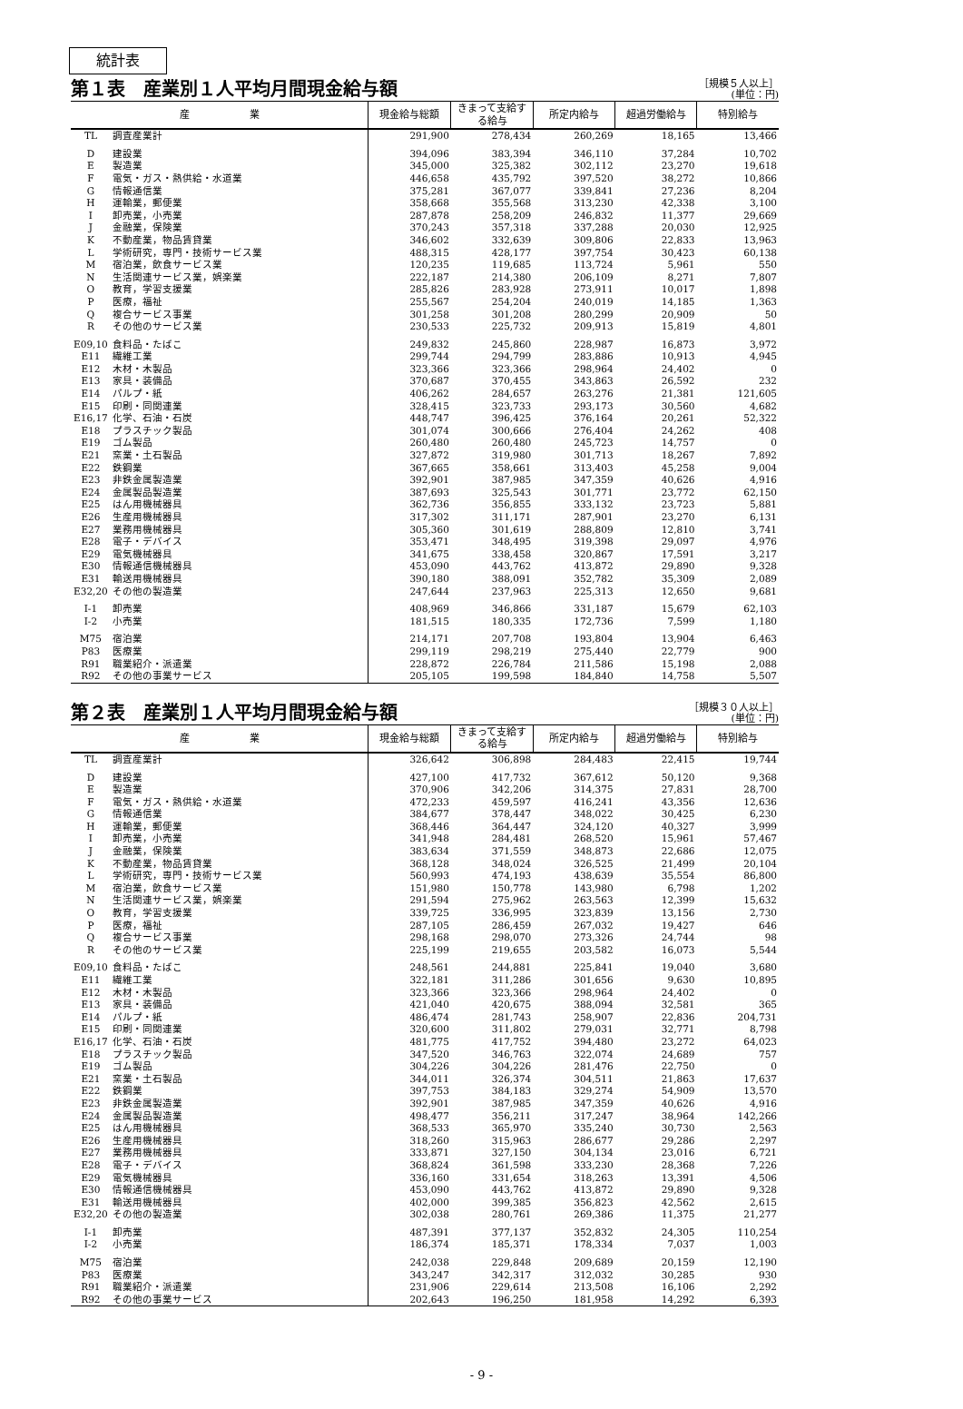統計表
第１表　産業別１人平均月間現金給与額
［規模５人以上］
(単位：円)
| 産 業 | | 現金給与総額 | きまって支給する給与 | 所定内給与 | 超過労働給与 | 特別給与 |
| --- | --- | --- | --- | --- | --- | --- |
| TL | 調査産業計 | 291,900 | 278,434 | 260,269 | 18,165 | 13,466 |
| D | 建設業 | 394,096 | 383,394 | 346,110 | 37,284 | 10,702 |
| E | 製造業 | 345,000 | 325,382 | 302,112 | 23,270 | 19,618 |
| F | 電気・ガス・熱供給・水道業 | 446,658 | 435,792 | 397,520 | 38,272 | 10,866 |
| G | 情報通信業 | 375,281 | 367,077 | 339,841 | 27,236 | 8,204 |
| H | 運輸業，郵便業 | 358,668 | 355,568 | 313,230 | 42,338 | 3,100 |
| I | 卸売業，小売業 | 287,878 | 258,209 | 246,832 | 11,377 | 29,669 |
| J | 金融業，保険業 | 370,243 | 357,318 | 337,288 | 20,030 | 12,925 |
| K | 不動産業，物品賃貸業 | 346,602 | 332,639 | 309,806 | 22,833 | 13,963 |
| L | 学術研究，専門・技術サービス業 | 488,315 | 428,177 | 397,754 | 30,423 | 60,138 |
| M | 宿泊業，飲食サービス業 | 120,235 | 119,685 | 113,724 | 5,961 | 550 |
| N | 生活関連サービス業，娯楽業 | 222,187 | 214,380 | 206,109 | 8,271 | 7,807 |
| O | 教育，学習支援業 | 285,826 | 283,928 | 273,911 | 10,017 | 1,898 |
| P | 医療，福祉 | 255,567 | 254,204 | 240,019 | 14,185 | 1,363 |
| Q | 複合サービス事業 | 301,258 | 301,208 | 280,299 | 20,909 | 50 |
| R | その他のサービス業 | 230,533 | 225,732 | 209,913 | 15,819 | 4,801 |
| E09,10 | 食料品・たばこ | 249,832 | 245,860 | 228,987 | 16,873 | 3,972 |
| E11 | 繊維工業 | 299,744 | 294,799 | 283,886 | 10,913 | 4,945 |
| E12 | 木材・木製品 | 323,366 | 323,366 | 298,964 | 24,402 | 0 |
| E13 | 家具・装備品 | 370,687 | 370,455 | 343,863 | 26,592 | 232 |
| E14 | パルプ・紙 | 406,262 | 284,657 | 263,276 | 21,381 | 121,605 |
| E15 | 印刷・同関連業 | 328,415 | 323,733 | 293,173 | 30,560 | 4,682 |
| E16,17 | 化学、石油・石炭 | 448,747 | 396,425 | 376,164 | 20,261 | 52,322 |
| E18 | プラスチック製品 | 301,074 | 300,666 | 276,404 | 24,262 | 408 |
| E19 | ゴム製品 | 260,480 | 260,480 | 245,723 | 14,757 | 0 |
| E21 | 窯業・土石製品 | 327,872 | 319,980 | 301,713 | 18,267 | 7,892 |
| E22 | 鉄鋼業 | 367,665 | 358,661 | 313,403 | 45,258 | 9,004 |
| E23 | 非鉄金属製造業 | 392,901 | 387,985 | 347,359 | 40,626 | 4,916 |
| E24 | 金属製品製造業 | 387,693 | 325,543 | 301,771 | 23,772 | 62,150 |
| E25 | はん用機械器具 | 362,736 | 356,855 | 333,132 | 23,723 | 5,881 |
| E26 | 生産用機械器具 | 317,302 | 311,171 | 287,901 | 23,270 | 6,131 |
| E27 | 業務用機械器具 | 305,360 | 301,619 | 288,809 | 12,810 | 3,741 |
| E28 | 電子・デバイス | 353,471 | 348,495 | 319,398 | 29,097 | 4,976 |
| E29 | 電気機械器具 | 341,675 | 338,458 | 320,867 | 17,591 | 3,217 |
| E30 | 情報通信機械器具 | 453,090 | 443,762 | 413,872 | 29,890 | 9,328 |
| E31 | 輸送用機械器具 | 390,180 | 388,091 | 352,782 | 35,309 | 2,089 |
| E32,20 | その他の製造業 | 247,644 | 237,963 | 225,313 | 12,650 | 9,681 |
| I-1 | 卸売業 | 408,969 | 346,866 | 331,187 | 15,679 | 62,103 |
| I-2 | 小売業 | 181,515 | 180,335 | 172,736 | 7,599 | 1,180 |
| M75 | 宿泊業 | 214,171 | 207,708 | 193,804 | 13,904 | 6,463 |
| P83 | 医療業 | 299,119 | 298,219 | 275,440 | 22,779 | 900 |
| R91 | 職業紹介・派遣業 | 228,872 | 226,784 | 211,586 | 15,198 | 2,088 |
| R92 | その他の事業サービス | 205,105 | 199,598 | 184,840 | 14,758 | 5,507 |
第２表　産業別１人平均月間現金給与額
［規模３０人以上］
(単位：円)
| 産 業 | | 現金給与総額 | きまって支給する給与 | 所定内給与 | 超過労働給与 | 特別給与 |
| --- | --- | --- | --- | --- | --- | --- |
| TL | 調査産業計 | 326,642 | 306,898 | 284,483 | 22,415 | 19,744 |
| D | 建設業 | 427,100 | 417,732 | 367,612 | 50,120 | 9,368 |
| E | 製造業 | 370,906 | 342,206 | 314,375 | 27,831 | 28,700 |
| F | 電気・ガス・熱供給・水道業 | 472,233 | 459,597 | 416,241 | 43,356 | 12,636 |
| G | 情報通信業 | 384,677 | 378,447 | 348,022 | 30,425 | 6,230 |
| H | 運輸業，郵便業 | 368,446 | 364,447 | 324,120 | 40,327 | 3,999 |
| I | 卸売業，小売業 | 341,948 | 284,481 | 268,520 | 15,961 | 57,467 |
| J | 金融業，保険業 | 383,634 | 371,559 | 348,873 | 22,686 | 12,075 |
| K | 不動産業，物品賃貸業 | 368,128 | 348,024 | 326,525 | 21,499 | 20,104 |
| L | 学術研究，専門・技術サービス業 | 560,993 | 474,193 | 438,639 | 35,554 | 86,800 |
| M | 宿泊業，飲食サービス業 | 151,980 | 150,778 | 143,980 | 6,798 | 1,202 |
| N | 生活関連サービス業，娯楽業 | 291,594 | 275,962 | 263,563 | 12,399 | 15,632 |
| O | 教育，学習支援業 | 339,725 | 336,995 | 323,839 | 13,156 | 2,730 |
| P | 医療，福祉 | 287,105 | 286,459 | 267,032 | 19,427 | 646 |
| Q | 複合サービス事業 | 298,168 | 298,070 | 273,326 | 24,744 | 98 |
| R | その他のサービス業 | 225,199 | 219,655 | 203,582 | 16,073 | 5,544 |
| E09,10 | 食料品・たばこ | 248,561 | 244,881 | 225,841 | 19,040 | 3,680 |
| E11 | 繊維工業 | 322,181 | 311,286 | 301,656 | 9,630 | 10,895 |
| E12 | 木材・木製品 | 323,366 | 323,366 | 298,964 | 24,402 | 0 |
| E13 | 家具・装備品 | 421,040 | 420,675 | 388,094 | 32,581 | 365 |
| E14 | パルプ・紙 | 486,474 | 281,743 | 258,907 | 22,836 | 204,731 |
| E15 | 印刷・同関連業 | 320,600 | 311,802 | 279,031 | 32,771 | 8,798 |
| E16,17 | 化学、石油・石炭 | 481,775 | 417,752 | 394,480 | 23,272 | 64,023 |
| E18 | プラスチック製品 | 347,520 | 346,763 | 322,074 | 24,689 | 757 |
| E19 | ゴム製品 | 304,226 | 304,226 | 281,476 | 22,750 | 0 |
| E21 | 窯業・土石製品 | 344,011 | 326,374 | 304,511 | 21,863 | 17,637 |
| E22 | 鉄鋼業 | 397,753 | 384,183 | 329,274 | 54,909 | 13,570 |
| E23 | 非鉄金属製造業 | 392,901 | 387,985 | 347,359 | 40,626 | 4,916 |
| E24 | 金属製品製造業 | 498,477 | 356,211 | 317,247 | 38,964 | 142,266 |
| E25 | はん用機械器具 | 368,533 | 365,970 | 335,240 | 30,730 | 2,563 |
| E26 | 生産用機械器具 | 318,260 | 315,963 | 286,677 | 29,286 | 2,297 |
| E27 | 業務用機械器具 | 333,871 | 327,150 | 304,134 | 23,016 | 6,721 |
| E28 | 電子・デバイス | 368,824 | 361,598 | 333,230 | 28,368 | 7,226 |
| E29 | 電気機械器具 | 336,160 | 331,654 | 318,263 | 13,391 | 4,506 |
| E30 | 情報通信機械器具 | 453,090 | 443,762 | 413,872 | 29,890 | 9,328 |
| E31 | 輸送用機械器具 | 402,000 | 399,385 | 356,823 | 42,562 | 2,615 |
| E32,20 | その他の製造業 | 302,038 | 280,761 | 269,386 | 11,375 | 21,277 |
| I-1 | 卸売業 | 487,391 | 377,137 | 352,832 | 24,305 | 110,254 |
| I-2 | 小売業 | 186,374 | 185,371 | 178,334 | 7,037 | 1,003 |
| M75 | 宿泊業 | 242,038 | 229,848 | 209,689 | 20,159 | 12,190 |
| P83 | 医療業 | 343,247 | 342,317 | 312,032 | 30,285 | 930 |
| R91 | 職業紹介・派遣業 | 231,906 | 229,614 | 213,508 | 16,106 | 2,292 |
| R92 | その他の事業サービス | 202,643 | 196,250 | 181,958 | 14,292 | 6,393 |
- 9 -